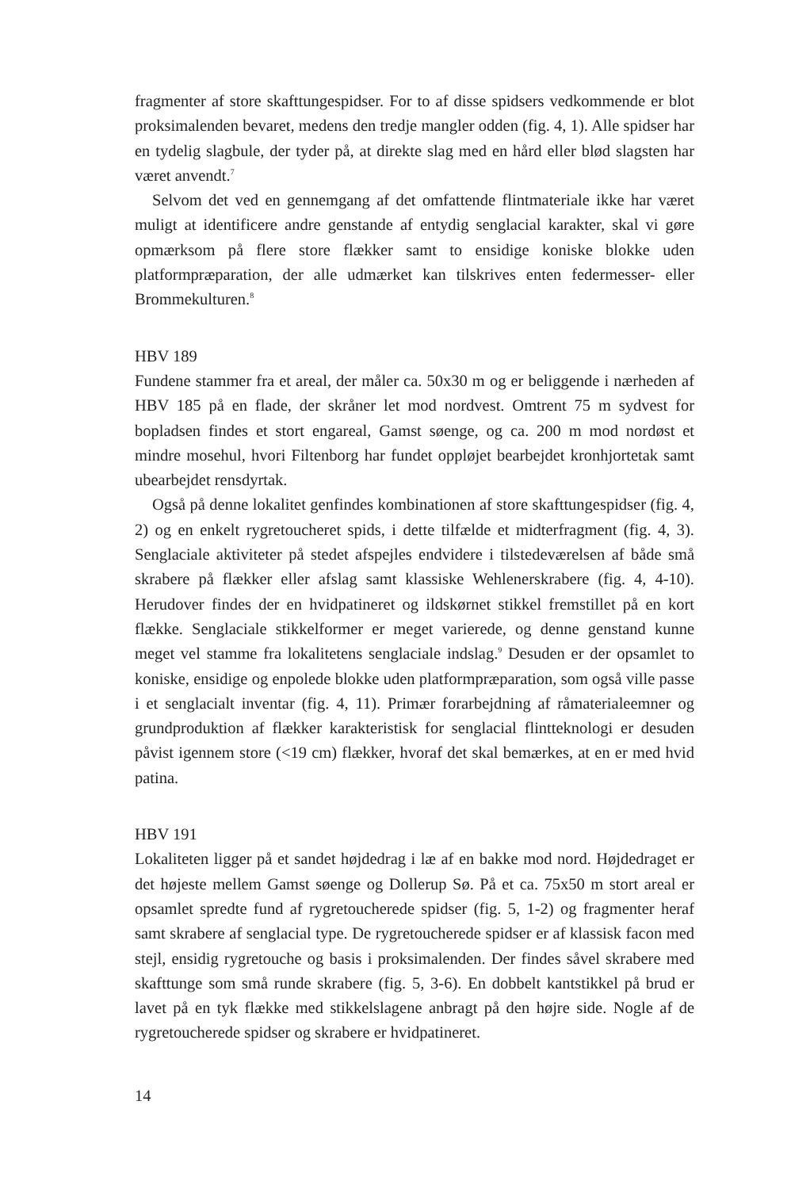fragmenter af store skafttungespidser. For to af disse spidsers vedkommende er blot proksimalenden bevaret, medens den tredje mangler odden (fig. 4, 1). Alle spidser har en tydelig slagbule, der tyder på, at direkte slag med en hård eller blød slagsten har været anvendt.<sup>7</sup>
Selvom det ved en gennemgang af det omfattende flintmateriale ikke har været muligt at identificere andre genstande af entydig senglacial karakter, skal vi gøre opmærksom på flere store flækker samt to ensidige koniske blokke uden platformpræparation, der alle udmærket kan tilskrives enten federmesser- eller Brommekulturen.<sup>8</sup>
HBV 189
Fundene stammer fra et areal, der måler ca. 50x30 m og er beliggende i nærheden af HBV 185 på en flade, der skråner let mod nordvest. Omtrent 75 m sydvest for bopladsen findes et stort engareal, Gamst søenge, og ca. 200 m mod nordøst et mindre mosehul, hvori Filtenborg har fundet oppløjet bearbejdet kronhjortetak samt ubearbejdet rensdyrtak.
Også på denne lokalitet genfindes kombinationen af store skafttungespidser (fig. 4, 2) og en enkelt rygretoucheret spids, i dette tilfælde et midterfragment (fig. 4, 3). Senglaciale aktiviteter på stedet afspejles endvidere i tilstedeværelsen af både små skrabere på flækker eller afslag samt klassiske Wehlenerskrabere (fig. 4, 4-10). Herudover findes der en hvidpatineret og ildskørnet stikkel fremstillet på en kort flække. Senglaciale stikkelformer er meget varierede, og denne genstand kunne meget vel stamme fra lokalitetens senglaciale indslag.<sup>9</sup> Desuden er der opsamlet to koniske, ensidige og enpolede blokke uden platformpræparation, som også ville passe i et senglacialt inventar (fig. 4, 11). Primær forarbejdning af råmaterialeemner og grundproduktion af flækker karakteristisk for senglacial flintteknologi er desuden påvist igennem store (<19 cm) flækker, hvoraf det skal bemærkes, at en er med hvid patina.
HBV 191
Lokaliteten ligger på et sandet højdedrag i læ af en bakke mod nord. Højdedraget er det højeste mellem Gamst søenge og Dollerup Sø. På et ca. 75x50 m stort areal er opsamlet spredte fund af rygretoucherede spidser (fig. 5, 1-2) og fragmenter heraf samt skrabere af senglacial type. De rygretoucherede spidser er af klassisk facon med stejl, ensidig rygretouche og basis i proksimalenden. Der findes såvel skrabere med skafttunge som små runde skrabere (fig. 5, 3-6). En dobbelt kantstikkel på brud er lavet på en tyk flække med stikkelslagene anbragt på den højre side. Nogle af de rygretoucherede spidser og skrabere er hvidpatineret.
14